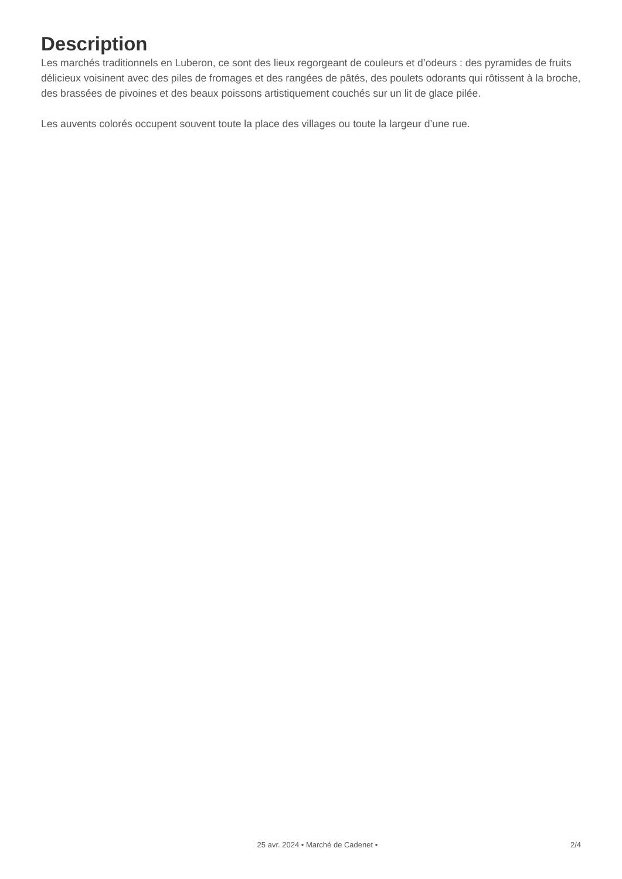Description
Les marchés traditionnels en Luberon, ce sont des lieux regorgeant de couleurs et d’odeurs : des pyramides de fruits délicieux voisinent avec des piles de fromages et des rangées de pâtés, des poulets odorants qui rôtissent à la broche, des brassées de pivoines et des beaux poissons artistiquement couchés sur un lit de glace pilée.
Les auvents colorés occupent souvent toute la place des villages ou toute la largeur d’une rue.
25 avr. 2024 • Marché de Cadenet • 2/4